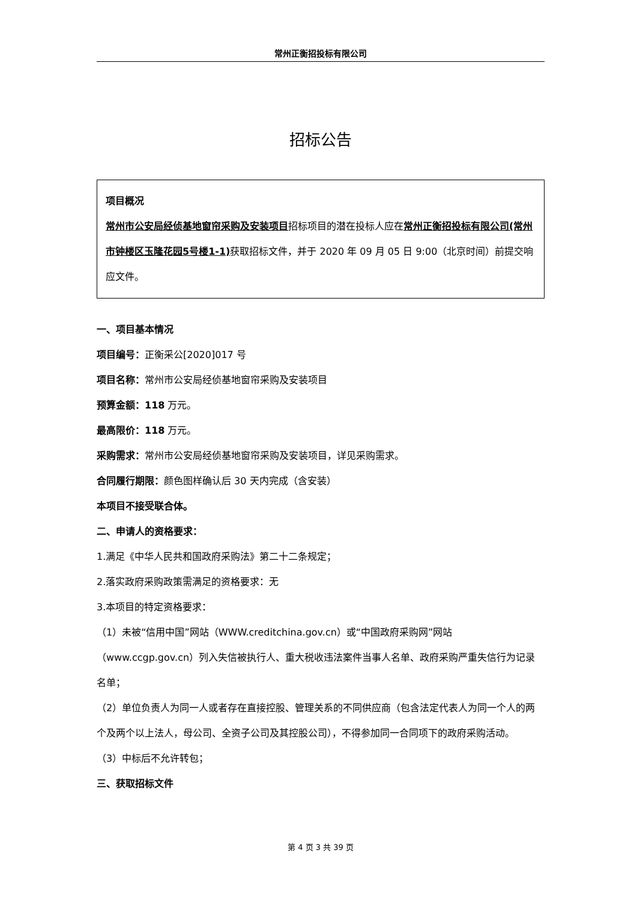常州正衡招投标有限公司
招标公告
项目概况
常州市公安局经侦基地窗帘采购及安装项目招标项目的潜在投标人应在常州正衡招投标有限公司(常州市钟楼区玉隆花园5号楼1-1) 获取招标文件，并于 2020 年 09 月 05 日 9:00（北京时间）前提交响应文件。
一、项目基本情况
项目编号：正衡采公[2020]017 号
项目名称：常州市公安局经侦基地窗帘采购及安装项目
预算金额：118 万元。
最高限价：118 万元。
采购需求：常州市公安局经侦基地窗帘采购及安装项目，详见采购需求。
合同履行期限：颜色图样确认后 30 天内完成（含安装）
本项目不接受联合体。
二、申请人的资格要求：
1.满足《中华人民共和国政府采购法》第二十二条规定；
2.落实政府采购政策需满足的资格要求：无
3.本项目的特定资格要求：
（1）未被“信用中国”网站（WWW.creditchina.gov.cn）或“中国政府采购网”网站（www.ccgp.gov.cn）列入失信被执行人、重大税收违法案件当事人名单、政府采购严重失信行为记录名单；
（2）单位负责人为同一人或者存在直接控股、管理关系的不同供应商（包含法定代表人为同一个人的两个及两个以上法人，母公司、全资子公司及其控股公司），不得参加同一合同项下的政府采购活动。
（3）中标后不允许转包；
三、获取招标文件
第 4 页 3 共 39 页